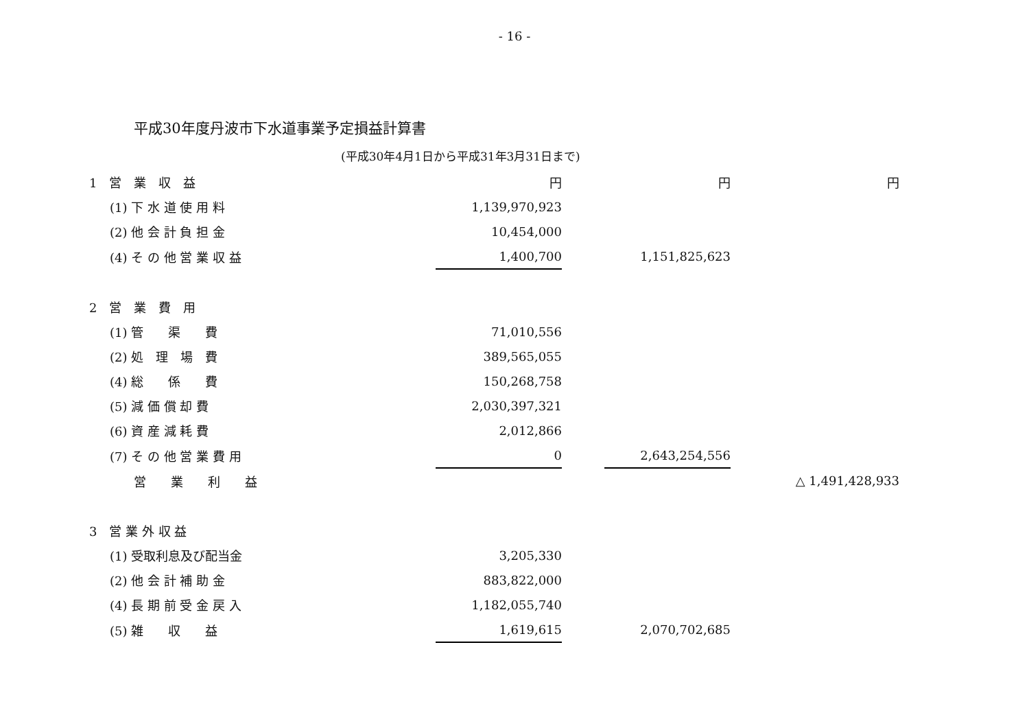- 16 -
平成30年度丹波市下水道事業予定損益計算書
(平成30年4月1日から平成31年3月31日まで)
| 1 営 業 収 益 | 円 | | 円 | 円 |
| (1) 下 水 道 使 用 料 | 1,139,970,923 | | | |
| (2) 他 会 計 負 担 金 | 10,454,000 | | | |
| (4) そ の 他 営 業 収 益 | 1,400,700 | | 1,151,825,623 | |
| 2 営 業 費 用 | | | | |
| (1) 管 渠 費 | 71,010,556 | | | |
| (2) 処 理 場 費 | 389,565,055 | | | |
| (4) 総 係 費 | 150,268,758 | | | |
| (5) 減 価 償 却 費 | 2,030,397,321 | | | |
| (6) 資 産 減 耗 費 | 2,012,866 | | | |
| (7) そ の 他 営 業 費 用 | 0 | | 2,643,254,556 | |
| 営 業 利 益 | | | | △ 1,491,428,933 |
| 3 営 業 外 収 益 | | | | |
| (1) 受取利息及び配当金 | 3,205,330 | | | |
| (2) 他 会 計 補 助 金 | 883,822,000 | | | |
| (4) 長 期 前 受 金 戻 入 | 1,182,055,740 | | | |
| (5) 雑 収 益 | 1,619,615 | | 2,070,702,685 | |